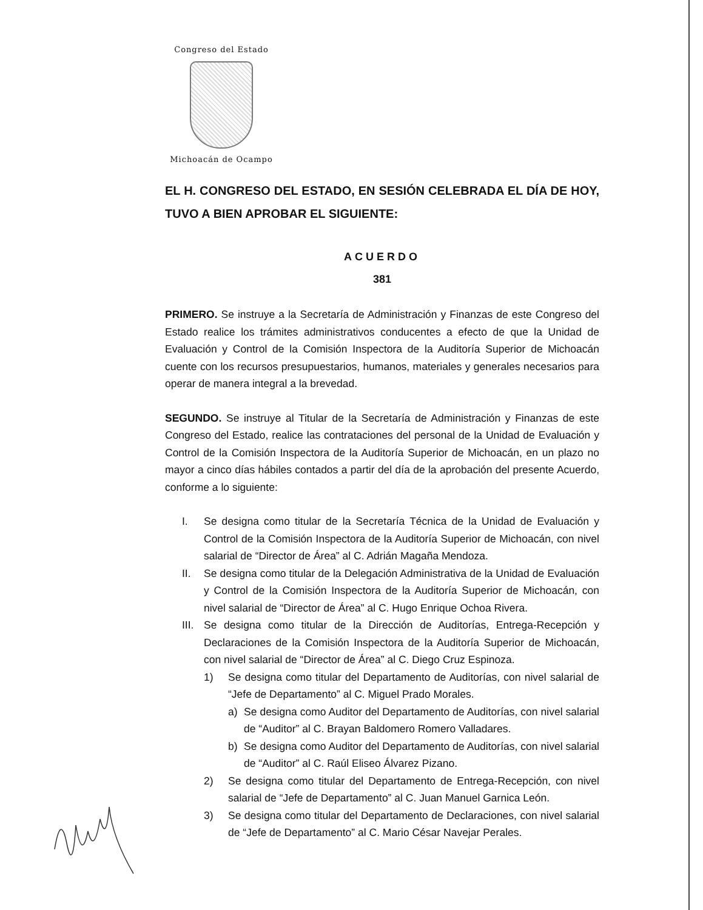Congreso del Estado
Michoacán de Ocampo
EL H. CONGRESO DEL ESTADO, EN SESIÓN CELEBRADA EL DÍA DE HOY, TUVO A BIEN APROBAR EL SIGUIENTE:
ACUERDO
381
PRIMERO. Se instruye a la Secretaría de Administración y Finanzas de este Congreso del Estado realice los trámites administrativos conducentes a efecto de que la Unidad de Evaluación y Control de la Comisión Inspectora de la Auditoría Superior de Michoacán cuente con los recursos presupuestarios, humanos, materiales y generales necesarios para operar de manera integral a la brevedad.
SEGUNDO. Se instruye al Titular de la Secretaría de Administración y Finanzas de este Congreso del Estado, realice las contrataciones del personal de la Unidad de Evaluación y Control de la Comisión Inspectora de la Auditoría Superior de Michoacán, en un plazo no mayor a cinco días hábiles contados a partir del día de la aprobación del presente Acuerdo, conforme a lo siguiente:
I. Se designa como titular de la Secretaría Técnica de la Unidad de Evaluación y Control de la Comisión Inspectora de la Auditoría Superior de Michoacán, con nivel salarial de “Director de Área” al C. Adrián Magaña Mendoza.
II. Se designa como titular de la Delegación Administrativa de la Unidad de Evaluación y Control de la Comisión Inspectora de la Auditoría Superior de Michoacán, con nivel salarial de “Director de Área” al C. Hugo Enrique Ochoa Rivera.
III. Se designa como titular de la Dirección de Auditorías, Entrega-Recepción y Declaraciones de la Comisión Inspectora de la Auditoría Superior de Michoacán, con nivel salarial de “Director de Área” al C. Diego Cruz Espinoza.
1) Se designa como titular del Departamento de Auditorías, con nivel salarial de “Jefe de Departamento” al C. Miguel Prado Morales.
a) Se designa como Auditor del Departamento de Auditorías, con nivel salarial de “Auditor” al C. Brayan Baldomero Romero Valladares.
b) Se designa como Auditor del Departamento de Auditorías, con nivel salarial de “Auditor” al C. Raúl Eliseo Álvarez Pizano.
2) Se designa como titular del Departamento de Entrega-Recepción, con nivel salarial de “Jefe de Departamento” al C. Juan Manuel Garnica León.
3) Se designa como titular del Departamento de Declaraciones, con nivel salarial de “Jefe de Departamento” al C. Mario César Navejar Perales.